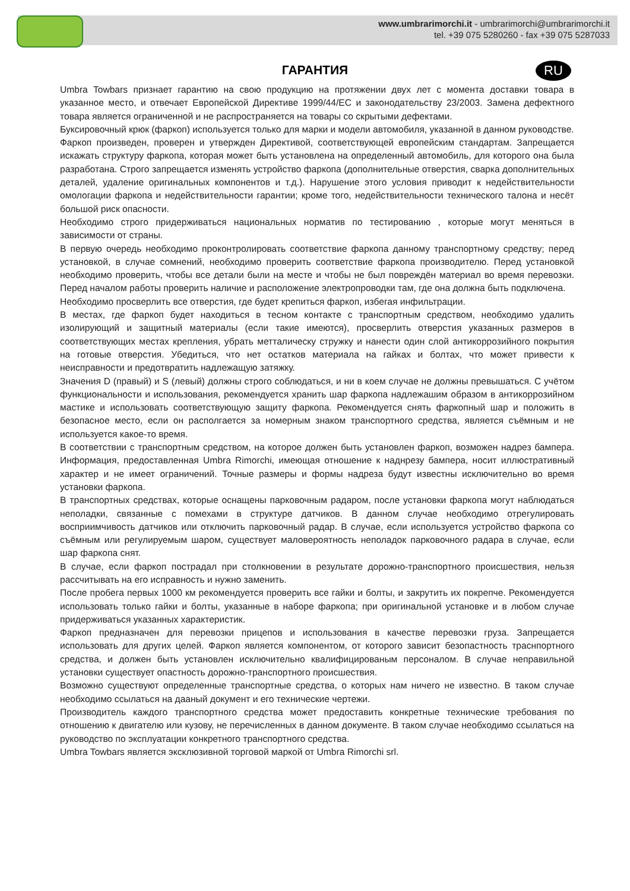www.umbrarimorchi.it - umbrarimorchi@umbrarimorchi.it
tel. +39 075 5280260 - fax +39 075 5287033
RU
ГАРАНТИЯ
Umbra Towbars признает гарантию на свою продукцию на протяжении двух лет с момента доставки товара в указанное место, и отвечает Европейской Директиве 1999/44/EC и законодательству 23/2003. Замена дефектного товара является ограниченной и не распространяется на товары со скрытыми дефектами.
Буксировочный крюк (фаркоп) используется только для марки и модели автомобиля, указанной в данном руководстве.
Фаркоп произведен, проверен и утвержден Директивой, соответствующей европейским стандартам. Запрещается искажать структуру фаркопа, которая может быть установлена на определенный автомобиль, для которого она была разработана. Строго запрещается изменять устройство фаркопа (дополнительные отверстия, сварка дополнительных деталей, удаление оригинальных компонентов и т.д.). Нарушение этого условия приводит к недействительности омологации фаркопа и недействительности гарантии; кроме того, недействительности технического талона и несёт большой риск опасности.
Необходимо строго придерживаться национальных норматив по тестированию , которые могут меняться в зависимости от страны.
В первую очередь необходимо проконтролировать соответствие фаркопа данному транспортному средству; перед установкой, в случае сомнений, необходимо проверить соответствие фаркопа производителю. Перед установкой необходимо проверить, чтобы все детали были на месте и чтобы не был повреждён материал во время перевозки. Перед началом работы проверить наличие и расположение электропроводки там, где она должна быть подключена.
Необходимо просверлить все отверстия, где будет крепиться фаркоп, избегая инфильтрации.
В местах, где фаркоп будет находиться в тесном контакте с транспортным средством, необходимо удалить изолирующий и защитный материалы (если такие имеются), просверлить отверстия указанных размеров в соответствующих местах крепления, убрать метталическу стружку и нанести один слой антикоррозийного покрытия на готовые отверстия. Убедиться, что нет остатков материала на гайках и болтах, что может привести к неисправности и предотвратить надлежащую затяжку.
Значения D (правый) и S (левый) должны строго соблюдаться, и ни в коем случае не должны превышаться. С учётом функциональности и использования, рекомендуется хранить шар фаркопа надлежашим образом в антикоррозийном мастике и использовать соответствующую защиту фаркопа. Рекомендуется снять фаркопный шар и положить в безопасное место, если он располгается за номерным знаком транспортного средства, является съёмным и не используется какое-то время.
В соответствии с транспортным средством, на которое должен быть установлен фаркоп, возможен надрез бампера. Информация, предоставленная Umbra Rimorchi, имеющая отношение к наднрезу бампера, носит иллюстративный характер и не имеет ограничений. Точные размеры и формы надреза будут известны исключительно во время установки фаркопа.
В транспортных средствах, которые оснащены парковочным радаром, после установки фаркопа могут наблюдаться неполадки, связанные с помехами в структуре датчиков. В данном случае необходимо отрегулировать восприимчивость датчиков или отключить парковочный радар. В случае, если используется устройство фаркопа со съёмным или регулируемым шаром, существует маловероятность неполадок парковочного радара в случае, если шар фаркопа снят.
В случае, если фаркоп пострадал при столкновении в результате дорожно-транспортного происшествия, нельзя рассчитывать на его исправность и нужно заменить.
После пробега первых 1000 км рекомендуется проверить все гайки и болты, и закрутить их покрепче. Рекомендуется использовать только гайки и болты, указанные в наборе фаркопа; при оригинальной установке и в любом случае придерживаться указанных характеристик.
Фаркоп предназначен для перевозки прицепов и использования в качестве перевозки груза. Запрещается использовать для других целей. Фаркоп является компонентом, от которого зависит безопастность траснпортного средства, и должен быть установлен исключительно квалифицированым персоналом. В случае неправильной установки существует опастность дорожно-транспортного происшествия.
Возможно существуют определенные транспортные средства, о которых нам ничего не известно. В таком случае необходимо ссылаться на дааный документ и его технические чертежи.
Производитель каждого транспортного средства может предоставить конкретные технические требования по отношению к двигателю или кузову, не перечисленных в данном документе. В таком случае необходимо ссылаться на руководство по эксплуатации конкретного транспортного средства.
Umbra Towbars является эксклюзивной торговой маркой от Umbra Rimorchi srl.